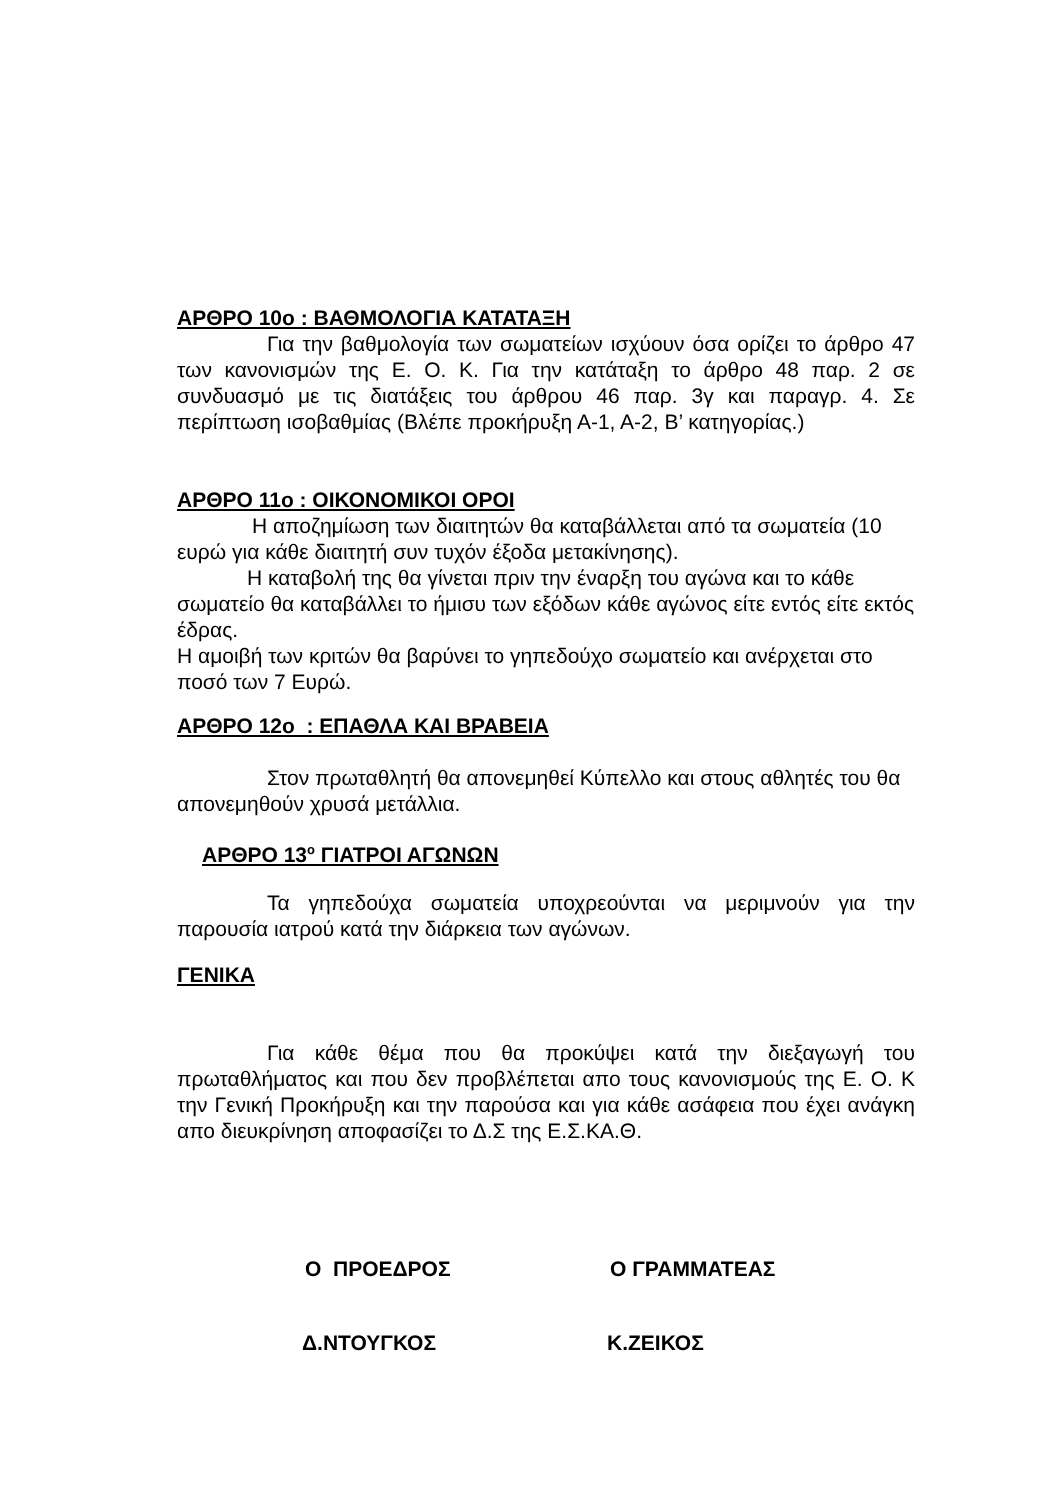ΑΡΘΡΟ 10ο : ΒΑΘΜΟΛΟΓΙΑ ΚΑΤΑΤΑΞΗ
Για την βαθμολογία των σωματείων ισχύουν όσα ορίζει το άρθρο 47 των κανονισμών της Ε. Ο. Κ. Για την κατάταξη το άρθρο 48 παρ. 2 σε συνδυασμό με τις διατάξεις του άρθρου 46 παρ. 3γ και παραγρ. 4. Σε περίπτωση ισοβαθμίας (Βλέπε προκήρυξη Α-1, Α-2, Β’ κατηγορίας.)
ΑΡΘΡΟ 11ο : ΟΙΚΟΝΟΜΙΚΟΙ ΟΡΟΙ
Η αποζημίωση των διαιτητών θα καταβάλλεται από τα σωματεία (10 ευρώ για κάθε διαιτητή συν τυχόν έξοδα μετακίνησης).
Η καταβολή της θα γίνεται πριν την έναρξη του αγώνα και το κάθε σωματείο θα καταβάλλει το ήμισυ των εξόδων κάθε αγώνος είτε εντός είτε εκτός έδρας.
Η αμοιβή των κριτών θα βαρύνει το γηπεδούχο σωματείο και ανέρχεται στο ποσό των 7 Ευρώ.
ΑΡΘΡΟ 12ο : ΕΠΑΘΛΑ ΚΑΙ ΒΡΑΒΕΙΑ
Στον πρωταθλητή θα απονεμηθεί Κύπελλο και στους αθλητές του θα απονεμηθούν χρυσά μετάλλια.
ΑΡΘΡΟ 13<sup>ο</sup> ΓΙΑΤΡΟΙ ΑΓΩΝΩΝ
Τα γηπεδούχα σωματεία υποχρεούνται να μεριμνούν για την παρουσία ιατρού κατά την διάρκεια των αγώνων.
ΓΕΝΙΚΑ
Για κάθε θέμα που θα προκύψει κατά την διεξαγωγή του πρωταθλήματος και που δεν προβλέπεται απο τους κανονισμούς της Ε. Ο. Κ την Γενική Προκήρυξη και την παρούσα και για κάθε ασάφεια που έχει ανάγκη απο διευκρίνηση αποφασίζει το Δ.Σ της Ε.Σ.ΚΑ.Θ.
Ο ΠΡΟΕΔΡΟΣ Ο ΓΡΑΜΜΑΤΕΑΣ
Δ.ΝΤΟΥΓΚΟΣ Κ.ΖΕΙΚΟΣ